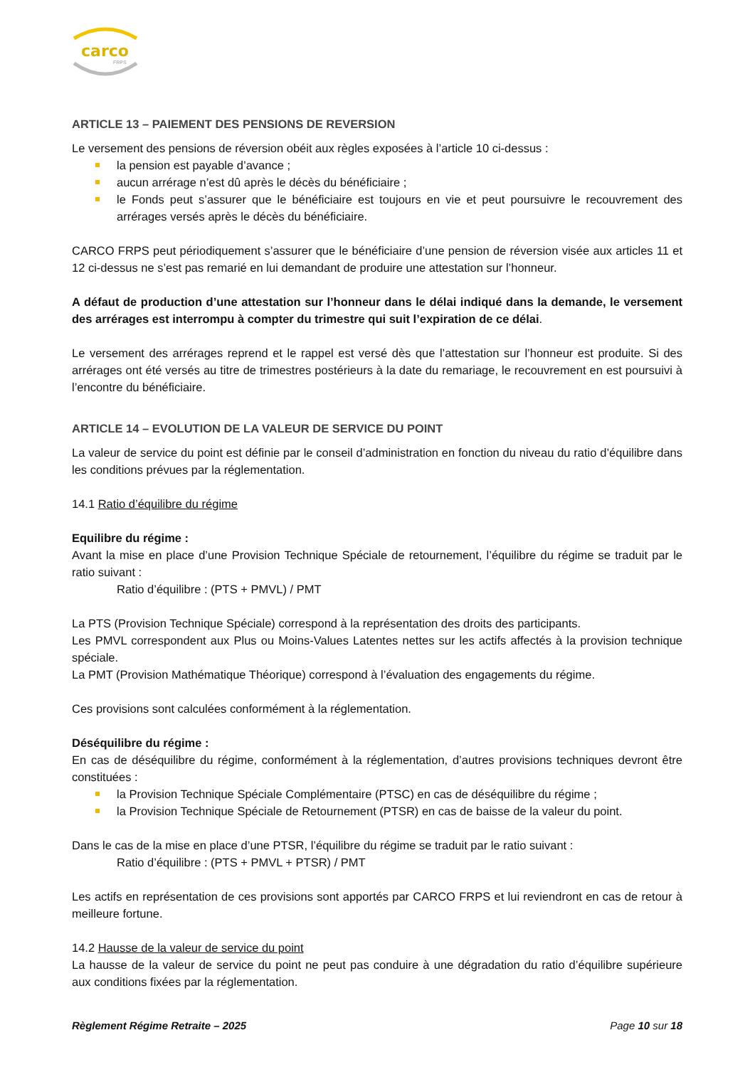carco
FRPS
ARTICLE 13 – PAIEMENT DES PENSIONS DE REVERSION
Le versement des pensions de réversion obéit aux règles exposées à l’article 10 ci-dessus :
la pension est payable d’avance ;
aucun arrérage n’est dû après le décès du bénéficiaire ;
le Fonds peut s’assurer que le bénéficiaire est toujours en vie et peut poursuivre le recouvrement des arrérages versés après le décès du bénéficiaire.
CARCO FRPS peut périodiquement s’assurer que le bénéficiaire d’une pension de réversion visée aux articles 11 et 12 ci-dessus ne s’est pas remarié en lui demandant de produire une attestation sur l’honneur.
A défaut de production d’une attestation sur l’honneur dans le délai indiqué dans la demande, le versement des arrérages est interrompu à compter du trimestre qui suit l’expiration de ce délai.
Le versement des arrérages reprend et le rappel est versé dès que l’attestation sur l’honneur est produite. Si des arrérages ont été versés au titre de trimestres postérieurs à la date du remariage, le recouvrement en est poursuivi à l’encontre du bénéficiaire.
ARTICLE 14 – EVOLUTION DE LA VALEUR DE SERVICE DU POINT
La valeur de service du point est définie par le conseil d’administration en fonction du niveau du ratio d’équilibre dans les conditions prévues par la réglementation.
14.1 Ratio d’équilibre du régime
Equilibre du régime :
Avant la mise en place d’une Provision Technique Spéciale de retournement, l’équilibre du régime se traduit par le ratio suivant :
Ratio d’équilibre : (PTS + PMVL) / PMT
La PTS (Provision Technique Spéciale) correspond à la représentation des droits des participants.
Les PMVL correspondent aux Plus ou Moins-Values Latentes nettes sur les actifs affectés à la provision technique spéciale.
La PMT (Provision Mathématique Théorique) correspond à l’évaluation des engagements du régime.
Ces provisions sont calculées conformément à la réglementation.
Déséquilibre du régime :
En cas de déséquilibre du régime, conformément à la réglementation, d’autres provisions techniques devront être constituées :
la Provision Technique Spéciale Complémentaire (PTSC) en cas de déséquilibre du régime ;
la Provision Technique Spéciale de Retournement (PTSR) en cas de baisse de la valeur du point.
Dans le cas de la mise en place d’une PTSR, l’équilibre du régime se traduit par le ratio suivant :
Ratio d’équilibre : (PTS + PMVL + PTSR) / PMT
Les actifs en représentation de ces provisions sont apportés par CARCO FRPS et lui reviendront en cas de retour à meilleure fortune.
14.2 Hausse de la valeur de service du point
La hausse de la valeur de service du point ne peut pas conduire à une dégradation du ratio d’équilibre supérieure aux conditions fixées par la réglementation.
Règlement Régime Retraite – 2025 Page 10 sur 18